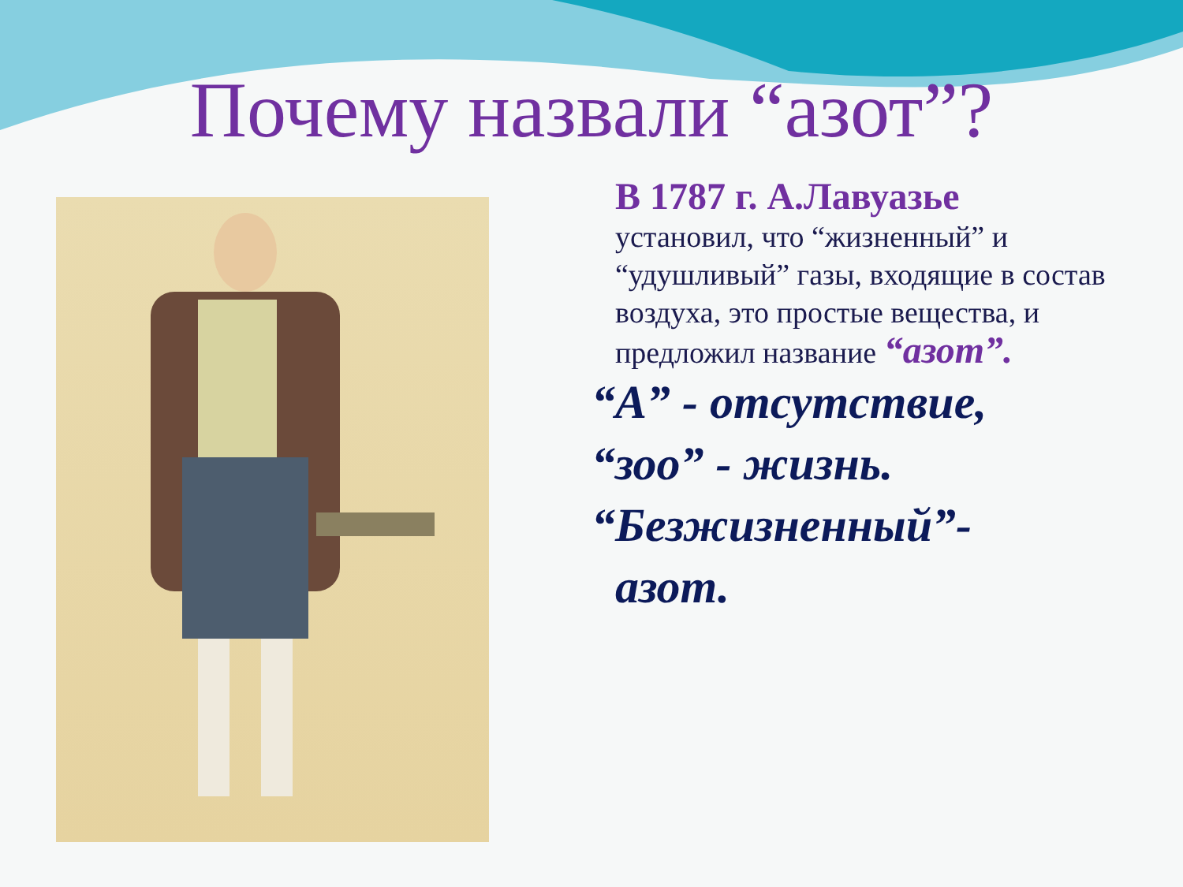Почему назвали “азот”?
В 1787 г. А.Лавуазье
установил, что “жизненный” и “удушливый” газы, входящие в состав воздуха, это простые вещества, и предложил название “азот”.
“А” - отсутствие,
“зоо” - жизнь.
“Безжизненный”-
азот.